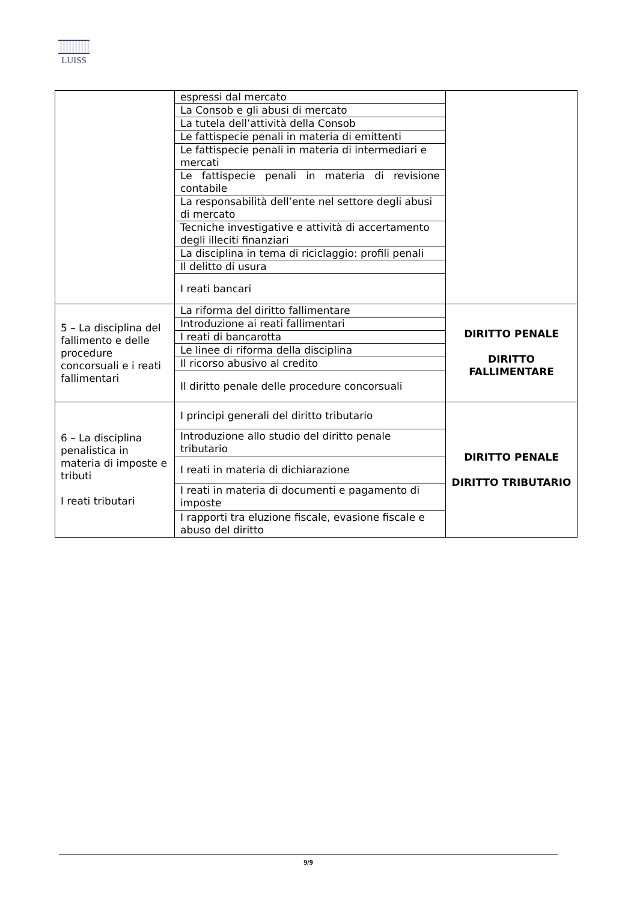LUISS
| | espressi dal mercato | |
| | La Consob e gli abusi di mercato | |
| | La tutela dell’attività della Consob | |
| | Le fattispecie penali in materia di emittenti | |
| | Le fattispecie penali in materia di intermediari e mercati | |
| | Le fattispecie penali in materia di revisione contabile | |
| | La responsabilità dell’ente nel settore degli abusi di mercato | |
| | Tecniche investigative e attività di accertamento degli illeciti finanziari | |
| | La disciplina in tema di riciclaggio: profili penali | |
| | Il delitto di usura | |
| | I reati bancari | |
| 5 – La disciplina del fallimento e delle procedure concorsuali e i reati fallimentari | La riforma del diritto fallimentare | DIRITTO PENALE DIRITTO FALLIMENTARE |
| | Introduzione ai reati fallimentari | |
| | I reati di bancarotta | |
| | Le linee di riforma della disciplina | |
| | Il ricorso abusivo al credito | |
| | Il diritto penale delle procedure concorsuali | |
| 6 – La disciplina penalistica in materia di imposte e tributi I reati tributari | I principi generali del diritto tributario | DIRITTO PENALE DIRITTO TRIBUTARIO |
| | Introduzione allo studio del diritto penale tributario | |
| | I reati in materia di dichiarazione | |
| | I reati in materia di documenti e pagamento di imposte | |
| | I rapporti tra eluzione fiscale, evasione fiscale e abuso del diritto | |
9/9